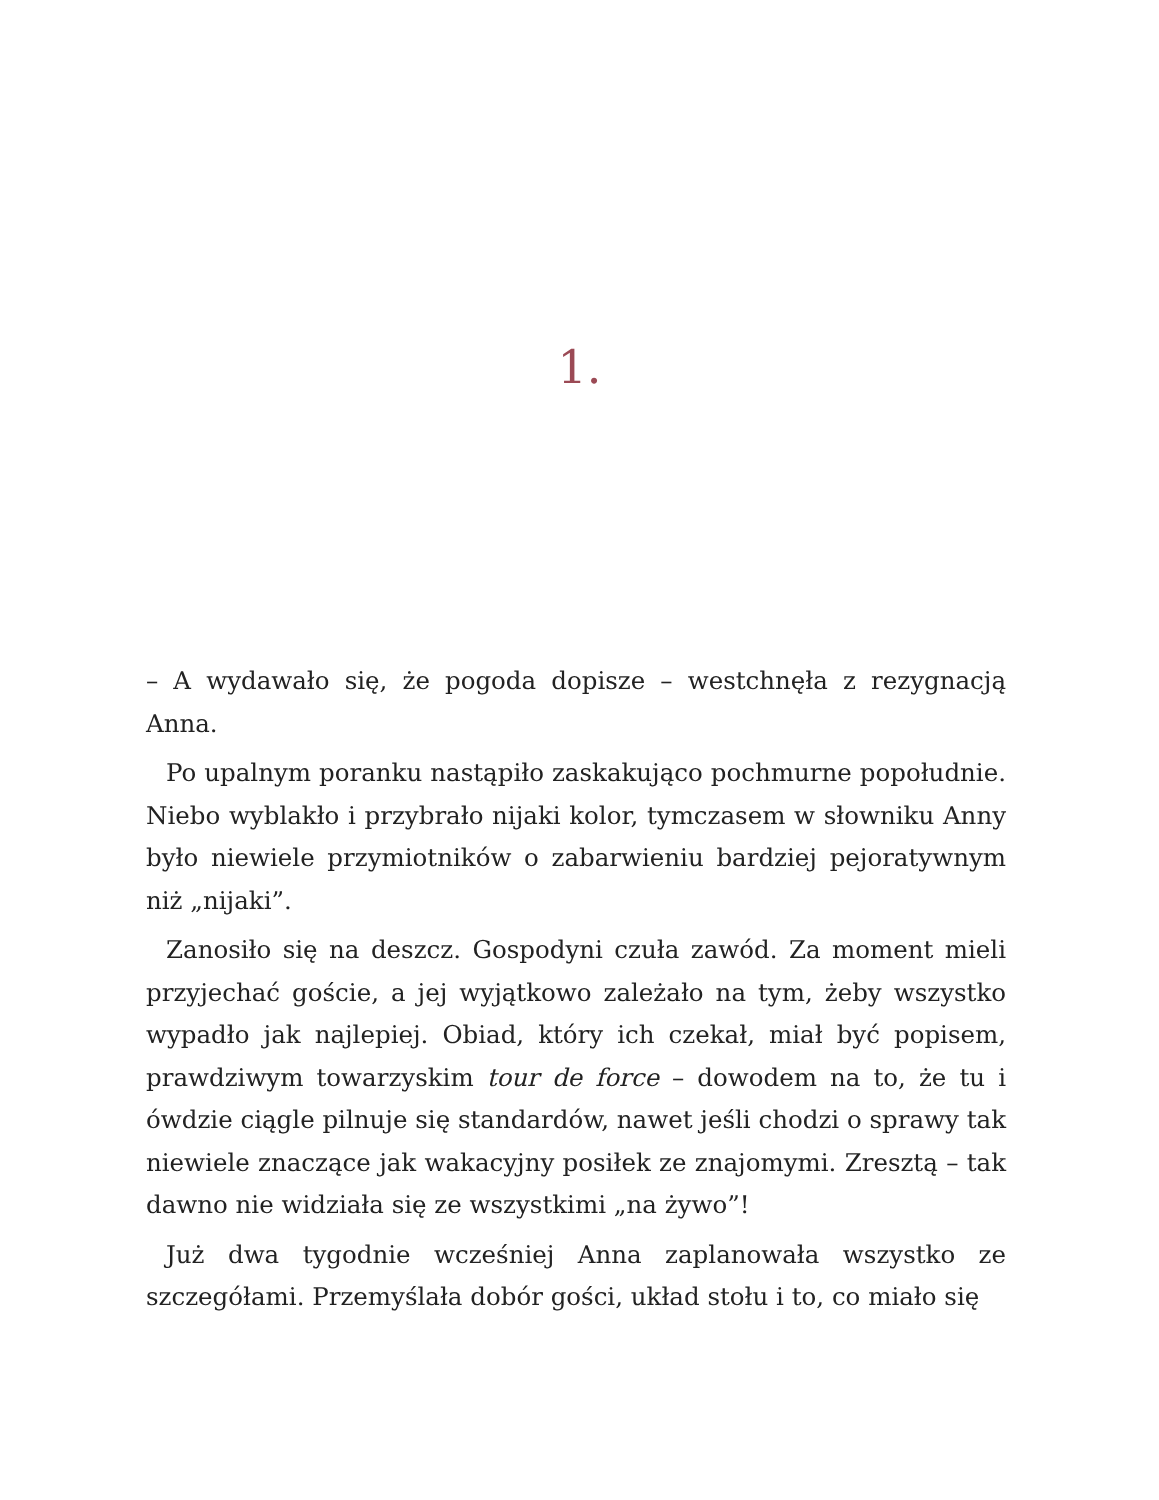1.
– A wydawało się, że pogoda dopisze – westchnęła z rezygnacją Anna.
Po upalnym poranku nastąpiło zaskakująco pochmurne popołudnie. Niebo wyblakło i przybrało nijaki kolor, tymczasem w słowniku Anny było niewiele przymiotników o zabarwieniu bardziej pejoratywnym niż „nijaki”.
Zanosiło się na deszcz. Gospodyni czuła zawód. Za moment mieli przyjechać goście, a jej wyjątkowo zależało na tym, żeby wszystko wypadło jak najlepiej. Obiad, który ich czekał, miał być popisem, prawdziwym towarzyskim tour de force – dowodem na to, że tu i ówdzie ciągle pilnuje się standardów, nawet jeśli chodzi o sprawy tak niewiele znaczące jak wakacyjny posiłek ze znajomymi. Zresztą – tak dawno nie widziała się ze wszystkimi „na żywo”!
Już dwa tygodnie wcześniej Anna zaplanowała wszystko ze szczegółami. Przemyślała dobór gości, układ stołu i to, co miało się